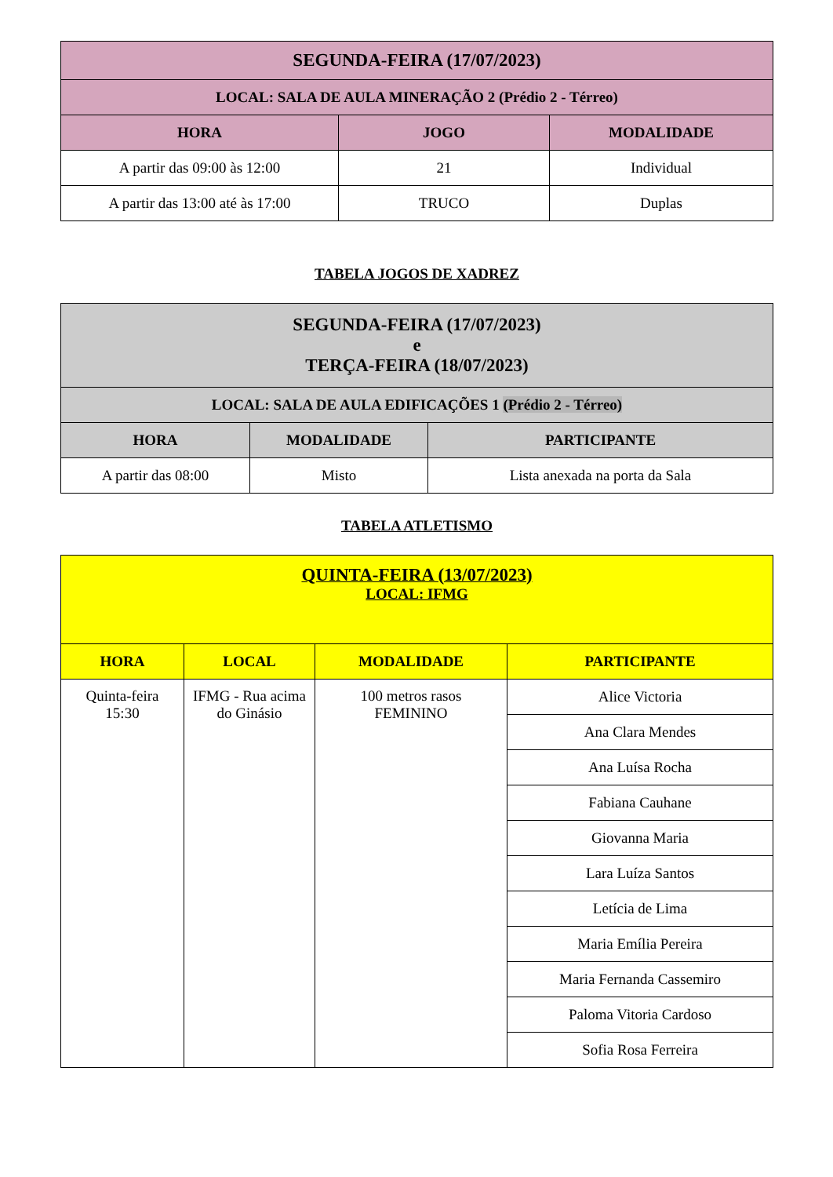| SEGUNDA-FEIRA (17/07/2023) | | |
| --- | --- | --- |
| LOCAL: SALA DE AULA MINERAÇÃO 2 (Prédio 2 - Térreo) | | |
| HORA | JOGO | MODALIDADE |
| A partir das 09:00 às 12:00 | 21 | Individual |
| A partir das 13:00 até às 17:00 | TRUCO | Duplas |
TABELA JOGOS DE XADREZ
| SEGUNDA-FEIRA (17/07/2023) e TERÇA-FEIRA (18/07/2023) | | |
| --- | --- | --- |
| LOCAL: SALA DE AULA EDIFICAÇÕES 1 (Prédio 2 - Térreo) | | |
| HORA | MODALIDADE | PARTICIPANTE |
| A partir das 08:00 | Misto | Lista anexada na porta da Sala |
TABELA ATLETISMO
| QUINTA-FEIRA (13/07/2023) LOCAL: IFMG | | | |
| --- | --- | --- | --- |
| HORA | LOCAL | MODALIDADE | PARTICIPANTE |
| Quinta-feira 15:30 | IFMG - Rua acima do Ginásio | 100 metros rasos FEMININO | Alice Victoria |
| | | | Ana Clara Mendes |
| | | | Ana Luísa Rocha |
| | | | Fabiana Cauhane |
| | | | Giovanna Maria |
| | | | Lara Luíza Santos |
| | | | Letícia de Lima |
| | | | Maria Emília Pereira |
| | | | Maria Fernanda Cassemiro |
| | | | Paloma Vitoria Cardoso |
| | | | Sofia Rosa Ferreira |